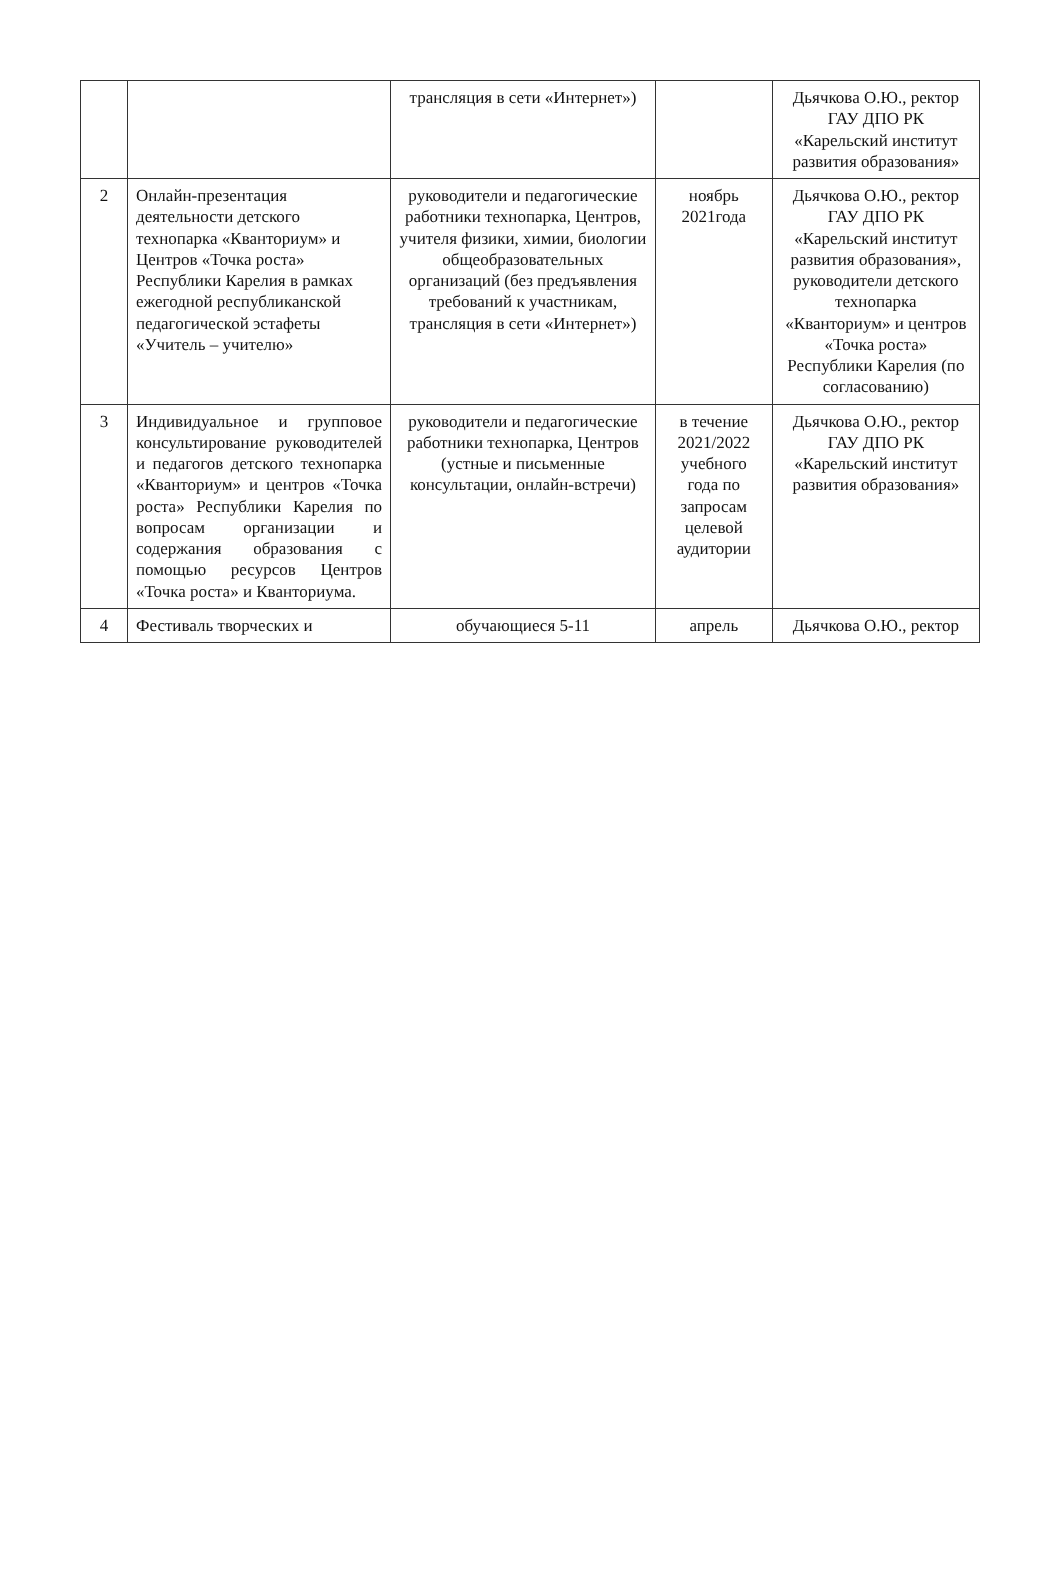| | | трансляция в сети «Интернет») | | Дьячкова О.Ю., ректор ГАУ ДПО РК «Карельский институт развития образования» |
| 2 | Онлайн-презентация деятельности детского технопарка «Кванториум» и Центров «Точка роста» Республики Карелия в рамках ежегодной республиканской педагогической эстафеты «Учитель – учителю» | руководители и педагогические работники технопарка, Центров, учителя физики, химии, биологии общеобразовательных организаций (без предъявления требований к участникам, трансляция в сети «Интернет») | ноябрь 2021года | Дьячкова О.Ю., ректор ГАУ ДПО РК «Карельский институт развития образования», руководители детского технопарка «Кванториум» и центров «Точка роста» Республики Карелия (по согласованию) |
| 3 | Индивидуальное и групповое консультирование руководителей и педагогов детского технопарка «Кванториум» и центров «Точка роста» Республики Карелия по вопросам организации и содержания образования с помощью ресурсов Центров «Точка роста» и Кванториума. | руководители и педагогические работники технопарка, Центров (устные и письменные консультации, онлайн-встречи) | в течение 2021/2022 учебного года по запросам целевой аудитории | Дьячкова О.Ю., ректор ГАУ ДПО РК «Карельский институт развития образования» |
| 4 | Фестиваль творческих и | обучающиеся 5-11 | апрель | Дьячкова О.Ю., ректор |